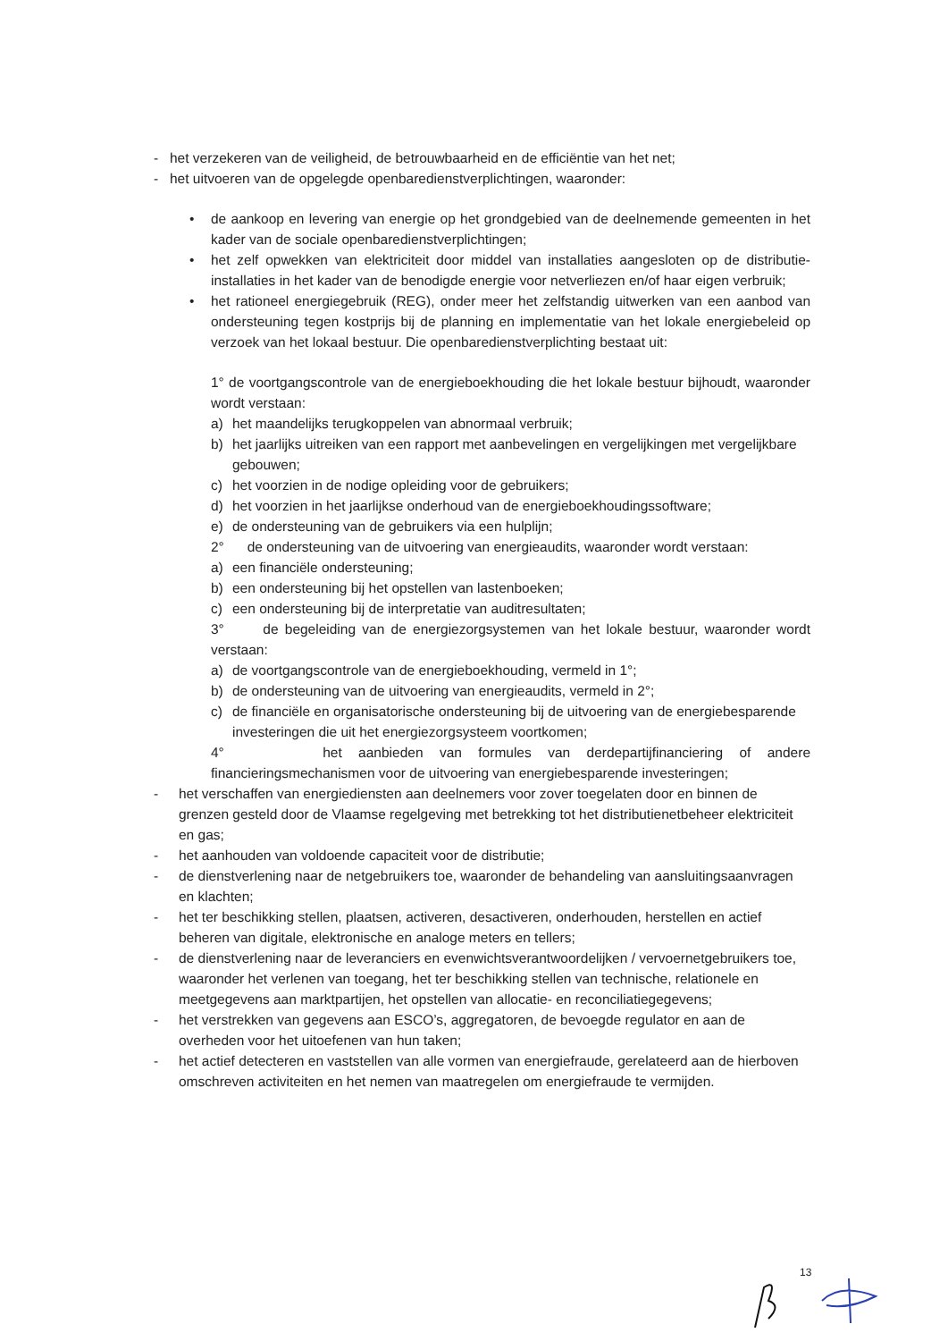- het verzekeren van de veiligheid, de betrouwbaarheid en de efficiëntie van het net;
- het uitvoeren van de opgelegde openbaredienstverplichtingen, waaronder:
• de aankoop en levering van energie op het grondgebied van de deelnemende gemeenten in het kader van de sociale openbaredienstverplichtingen;
• het zelf opwekken van elektriciteit door middel van installaties aangesloten op de distributie-installaties in het kader van de benodigde energie voor netverliezen en/of haar eigen verbruik;
• het rationeel energiegebruik (REG), onder meer het zelfstandig uitwerken van een aanbod van ondersteuning tegen kostprijs bij de planning en implementatie van het lokale energiebeleid op verzoek van het lokaal bestuur. Die openbaredienstverplichting bestaat uit:
1° de voortgangscontrole van de energieboekhouding die het lokale bestuur bijhoudt, waaronder wordt verstaan:
a) het maandelijks terugkoppelen van abnormaal verbruik;
b) het jaarlijks uitreiken van een rapport met aanbevelingen en vergelijkingen met vergelijkbare gebouwen;
c) het voorzien in de nodige opleiding voor de gebruikers;
d) het voorzien in het jaarlijkse onderhoud van de energieboekhoudingssoftware;
e) de ondersteuning van de gebruikers via een hulplijn;
2° de ondersteuning van de uitvoering van energieaudits, waaronder wordt verstaan:
a) een financiële ondersteuning;
b) een ondersteuning bij het opstellen van lastenboeken;
c) een ondersteuning bij de interpretatie van auditresultaten;
3° de begeleiding van de energiezorgsystemen van het lokale bestuur, waaronder wordt verstaan:
a) de voortgangscontrole van de energieboekhouding, vermeld in 1°;
b) de ondersteuning van de uitvoering van energieaudits, vermeld in 2°;
c) de financiële en organisatorische ondersteuning bij de uitvoering van de energiebesparende investeringen die uit het energiezorgsysteem voortkomen;
4° het aanbieden van formules van derdepartijfinanciering of andere financieringsmechanismen voor de uitvoering van energiebesparende investeringen;
- het verschaffen van energiediensten aan deelnemers voor zover toegelaten door en binnen de grenzen gesteld door de Vlaamse regelgeving met betrekking tot het distributienetbeheer elektriciteit en gas;
- het aanhouden van voldoende capaciteit voor de distributie;
- de dienstverlening naar de netgebruikers toe, waaronder de behandeling van aansluitingsaanvragen en klachten;
- het ter beschikking stellen, plaatsen, activeren, desactiveren, onderhouden, herstellen en actief beheren van digitale, elektronische en analoge meters en tellers;
- de dienstverlening naar de leveranciers en evenwichtsverantwoordelijken / vervoernetgebruikers toe, waaronder het verlenen van toegang, het ter beschikking stellen van technische, relationele en meetgegevens aan marktpartijen, het opstellen van allocatie- en reconciliatiegegevens;
- het verstrekken van gegevens aan ESCO’s, aggregatoren, de bevoegde regulator en aan de overheden voor het uitoefenen van hun taken;
- het actief detecteren en vaststellen van alle vormen van energiefraude, gerelateerd aan de hierboven omschreven activiteiten en het nemen van maatregelen om energiefraude te vermijden.
13